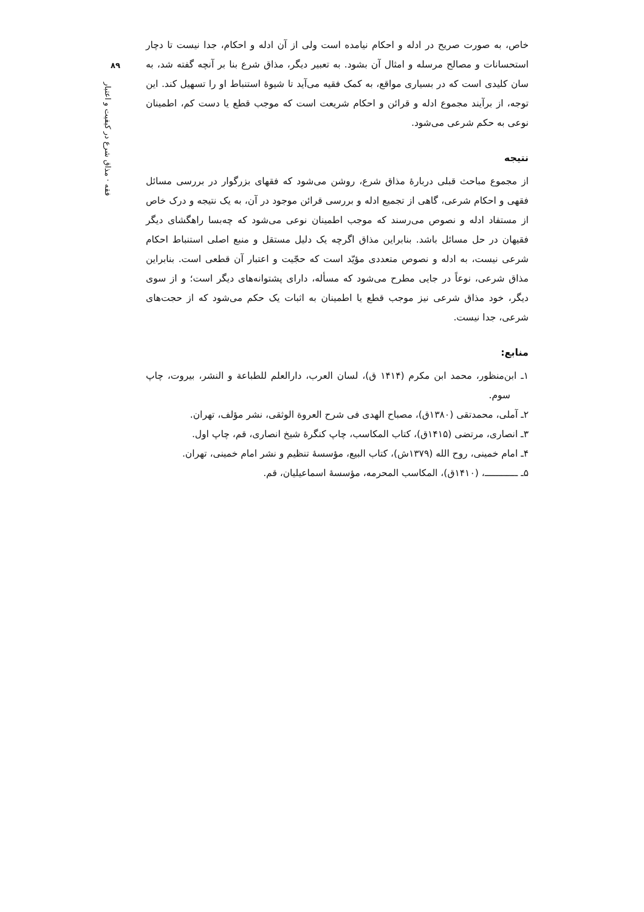۸۹
فقه · مذاق شرع در کیفیت و اعتبار
خاص، به صورت صریح در ادله و احکام نیامده است ولی از آن ادله و احکام، جدا نیست تا دچار استحسانات و مصالح مرسله و امثال آن بشود. به تعبیر دیگر، مذاق شرع بنا بر آنچه گفته شد، به سان کلیدی است که در بسیاری مواقع، به کمک فقیه می‌آید تا شیوهٔ استنباط او را تسهیل کند. این توجه، از برآیند مجموع ادله و قرائن و احکام شریعت است که موجب قطع یا دست کم، اطمینان نوعی به حکم شرعی می‌شود.
نتیجه
از مجموع مباحث قبلی دربارهٔ مذاق شرع، روشن می‌شود که فقهای بزرگوار در بررسی مسائل فقهی و احکام شرعی، گاهی از تجمیع ادله و بررسی قرائن موجود در آن، به یک نتیجه و درک خاص از مستفاد ادله و نصوص می‌رسند که موجب اطمینان نوعی می‌شود که چه‌بسا راهگشای دیگر فقیهان در حل مسائل باشد. بنابراین مذاق اگرچه یک دلیل مستقل و منبع اصلی استنباط احکام شرعی نیست، به ادله و نصوص متعددی مؤیّد است که حجّیت و اعتبار آن قطعی است. بنابراین مذاق شرعی، نوعاً در جایی مطرح می‌شود که مسأله، دارای پشتوانه‌های دیگر است؛ و از سوی دیگر، خود مذاق شرعی نیز موجب قطع یا اطمینان به اثبات یک حکم می‌شود که از حجت‌های شرعی، جدا نیست.
منابع:
۱ـ ابن‌منظور، محمد ابن مکرم (۱۴۱۴ ق)، لسان العرب، دارالعلم للطباعة و النشر، بیروت، چاپ سوم.
۲ـ آملی، محمدتقی (۱۳۸۰ق)، مصباح الهدی فی شرح العروة الوثقی، نشر مؤلف، تهران.
۳ـ انصاری، مرتضی (۱۴۱۵ق)، کتاب المکاسب، چاپ کنگرهٔ شیخ انصاری، قم، چاپ اول.
۴ـ امام خمینی، روح الله (۱۳۷۹ش)، کتاب البیع، مؤسسهٔ تنظیم و نشر امام خمینی، تهران.
۵ـ ــــــــــــ، (۱۴۱۰ق)، المکاسب المحرمه، مؤسسهٔ اسماعیلیان، قم.